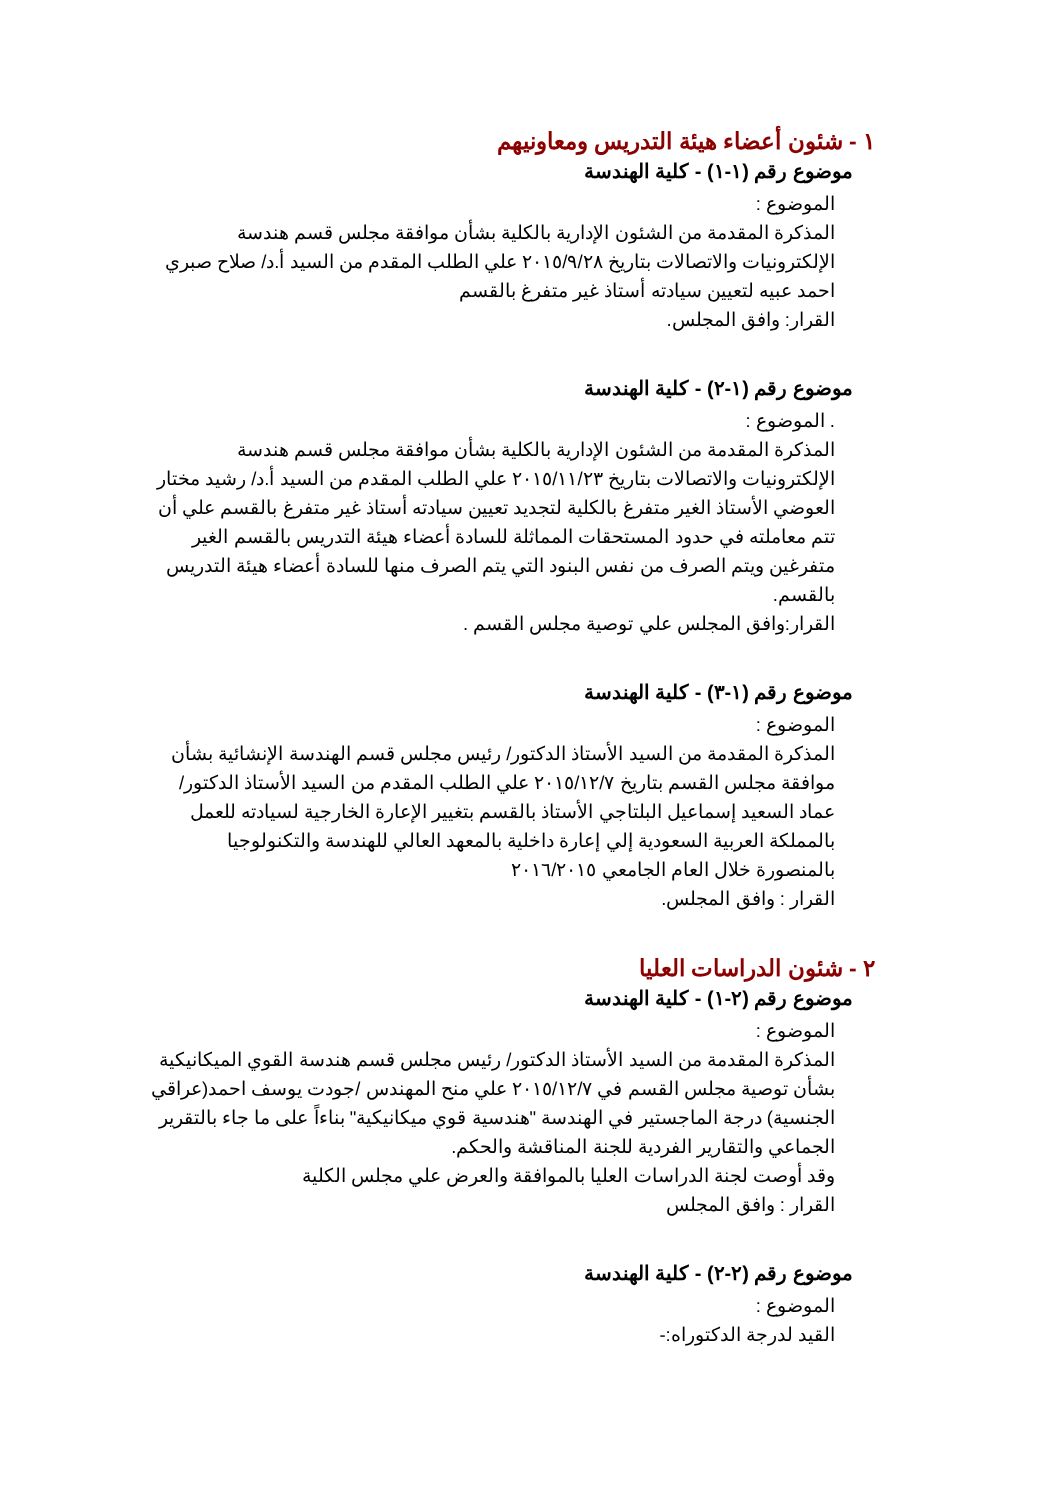١ - شئون أعضاء هيئة التدريس ومعاونيهم
موضوع رقم (١-١) - كلية الهندسة
الموضوع :
المذكرة المقدمة من الشئون الإدارية بالكلية بشأن موافقة مجلس قسم هندسة الإلكترونيات والاتصالات بتاريخ ٢٠١٥/٩/٢٨ علي الطلب المقدم من السيد أ.د/ صلاح صبري احمد عبيه لتعيين سيادته أستاذ غير متفرغ بالقسم
القرار: وافق المجلس.
موضوع رقم (١-٢) - كلية الهندسة
. الموضوع :
المذكرة المقدمة من الشئون الإدارية بالكلية بشأن موافقة مجلس قسم هندسة الإلكترونيات والاتصالات بتاريخ ٢٠١٥/١١/٢٣ علي الطلب المقدم من السيد أ.د/ رشيد مختار العوضي الأستاذ الغير متفرغ بالكلية لتجديد تعيين سيادته أستاذ غير متفرغ بالقسم علي أن تتم معاملته في حدود المستحقات المماثلة للسادة أعضاء هيئة التدريس بالقسم الغير متفرغين ويتم الصرف من نفس البنود التي يتم الصرف منها للسادة أعضاء هيئة التدريس بالقسم.
القرار:وافق المجلس علي توصية مجلس القسم .
موضوع رقم (١-٣) - كلية الهندسة
الموضوع :
المذكرة المقدمة من السيد الأستاذ الدكتور/ رئيس مجلس قسم الهندسة الإنشائية بشأن موافقة مجلس القسم بتاريخ ٢٠١٥/١٢/٧ علي الطلب المقدم من السيد الأستاذ الدكتور/ عماد السعيد إسماعيل البلتاجي الأستاذ بالقسم بتغيير الإعارة الخارجية لسيادته للعمل بالمملكة العربية السعودية إلي إعارة داخلية بالمعهد العالي للهندسة والتكنولوجيا بالمنصورة خلال العام الجامعي ٢٠١٦/٢٠١٥
القرار : وافق المجلس.
٢ - شئون الدراسات العليا
موضوع رقم (٢-١) - كلية الهندسة
الموضوع :
المذكرة المقدمة من السيد الأستاذ الدكتور/ رئيس مجلس قسم هندسة القوي الميكانيكية بشأن توصية مجلس القسم في ٢٠١٥/١٢/٧ علي منح المهندس /جودت يوسف احمد(عراقي الجنسية) درجة الماجستير في الهندسة "هندسية قوي ميكانيكية" بناءاً على ما جاء بالتقرير الجماعي والتقارير الفردية للجنة المناقشة والحكم.
وقد أوصت لجنة الدراسات العليا بالموافقة والعرض علي مجلس الكلية
القرار : وافق المجلس
موضوع رقم (٢-٢) - كلية الهندسة
الموضوع :
القيد لدرجة الدكتوراه:-